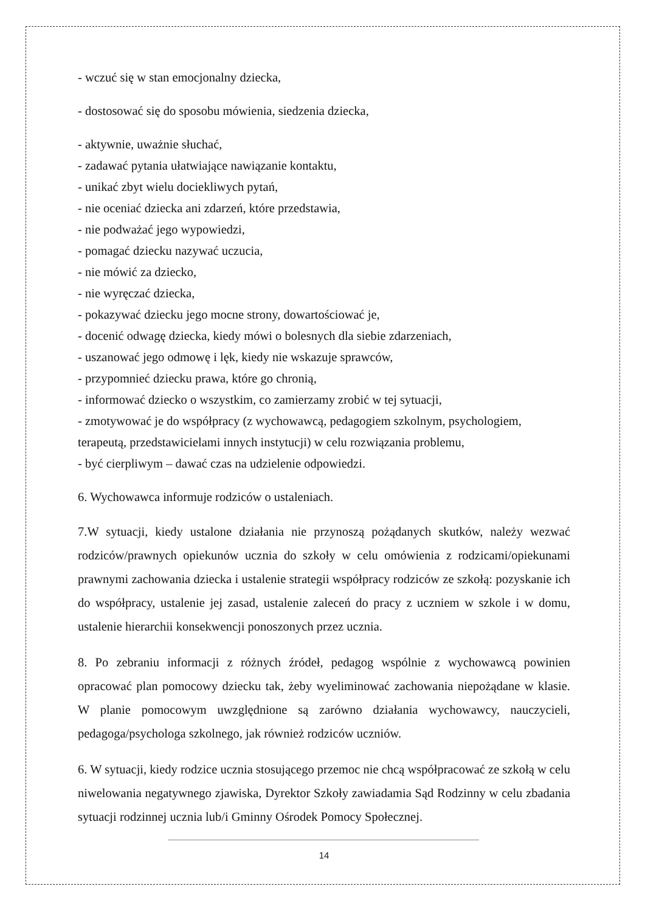- wczuć się w stan emocjonalny dziecka,
- dostosować się do sposobu mówienia, siedzenia dziecka,
- aktywnie, uważnie słuchać,
- zadawać pytania ułatwiające nawiązanie kontaktu,
- unikać zbyt wielu dociekliwych pytań,
- nie oceniać dziecka ani zdarzeń, które przedstawia,
- nie podważać jego wypowiedzi,
- pomagać dziecku nazywać uczucia,
- nie mówić za dziecko,
- nie wyręczać dziecka,
- pokazywać dziecku jego mocne strony, dowartościować je,
- docenić odwagę dziecka, kiedy mówi o bolesnych dla siebie zdarzeniach,
- uszanować jego odmowę i lęk, kiedy nie wskazuje sprawców,
- przypomnieć dziecku prawa, które go chronią,
- informować dziecko o wszystkim, co zamierzamy zrobić w tej sytuacji,
- zmotywować je do współpracy (z wychowawcą, pedagogiem szkolnym, psychologiem, terapeutą, przedstawicielami innych instytucji) w celu rozwiązania problemu,
- być cierpliwym – dawać czas na udzielenie odpowiedzi.
6. Wychowawca informuje rodziców o ustaleniach.
7.W sytuacji, kiedy ustalone działania nie przynoszą pożądanych skutków, należy wezwać rodziców/prawnych opiekunów ucznia do szkoły w celu omówienia z rodzicami/opiekunami prawnymi zachowania dziecka i ustalenie strategii współpracy rodziców ze szkołą: pozyskanie ich do współpracy, ustalenie jej zasad, ustalenie zaleceń do pracy z uczniem w szkole i w domu, ustalenie hierarchii konsekwencji ponoszonych przez ucznia.
8. Po zebraniu informacji z różnych źródeł, pedagog wspólnie z wychowawcą powinien opracować plan pomocowy dziecku tak, żeby wyeliminować zachowania niepożądane w klasie. W planie pomocowym uwzględnione są zarówno działania wychowawcy, nauczycieli, pedagoga/psychologa szkolnego, jak również rodziców uczniów.
6. W sytuacji, kiedy rodzice ucznia stosującego przemoc nie chcą współpracować ze szkołą w celu niwelowania negatywnego zjawiska, Dyrektor Szkoły zawiadamia Sąd Rodzinny w celu zbadania sytuacji rodzinnej ucznia lub/i Gminny Ośrodek Pomocy Społecznej.
14